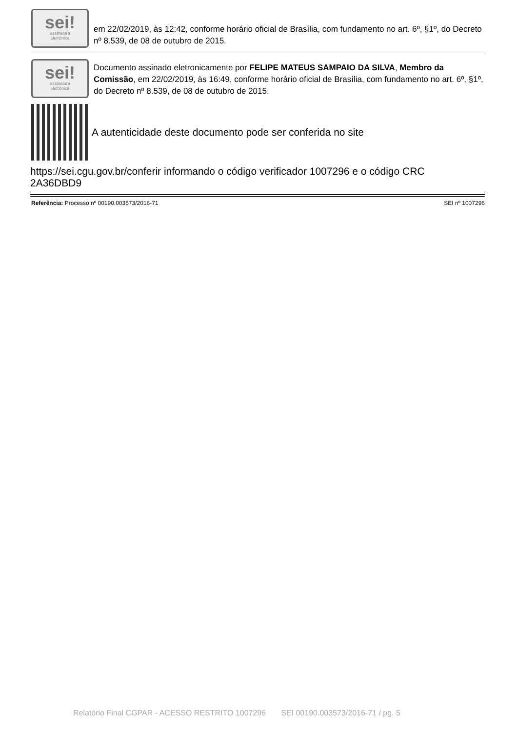sei!
assinatura
eletrônica
em 22/02/2019, às 12:42, conforme horário oficial de Brasília, com fundamento no art. 6º, §1º, do Decreto nº 8.539, de 08 de outubro de 2015.
sei!
assinatura
eletrônica
Documento assinado eletronicamente por FELIPE MATEUS SAMPAIO DA SILVA, Membro da Comissão, em 22/02/2019, às 16:49, conforme horário oficial de Brasília, com fundamento no art. 6º, §1º, do Decreto nº 8.539, de 08 de outubro de 2015.
A autenticidade deste documento pode ser conferida no site
https://sei.cgu.gov.br/conferir informando o código verificador 1007296 e o código CRC 2A36DBD9
Referência: Processo nº 00190.003573/2016-71 SEI nº 1007296
Relatório Final CGPAR - ACESSO RESTRITO 1007296 SEI 00190.003573/2016-71 / pg. 5